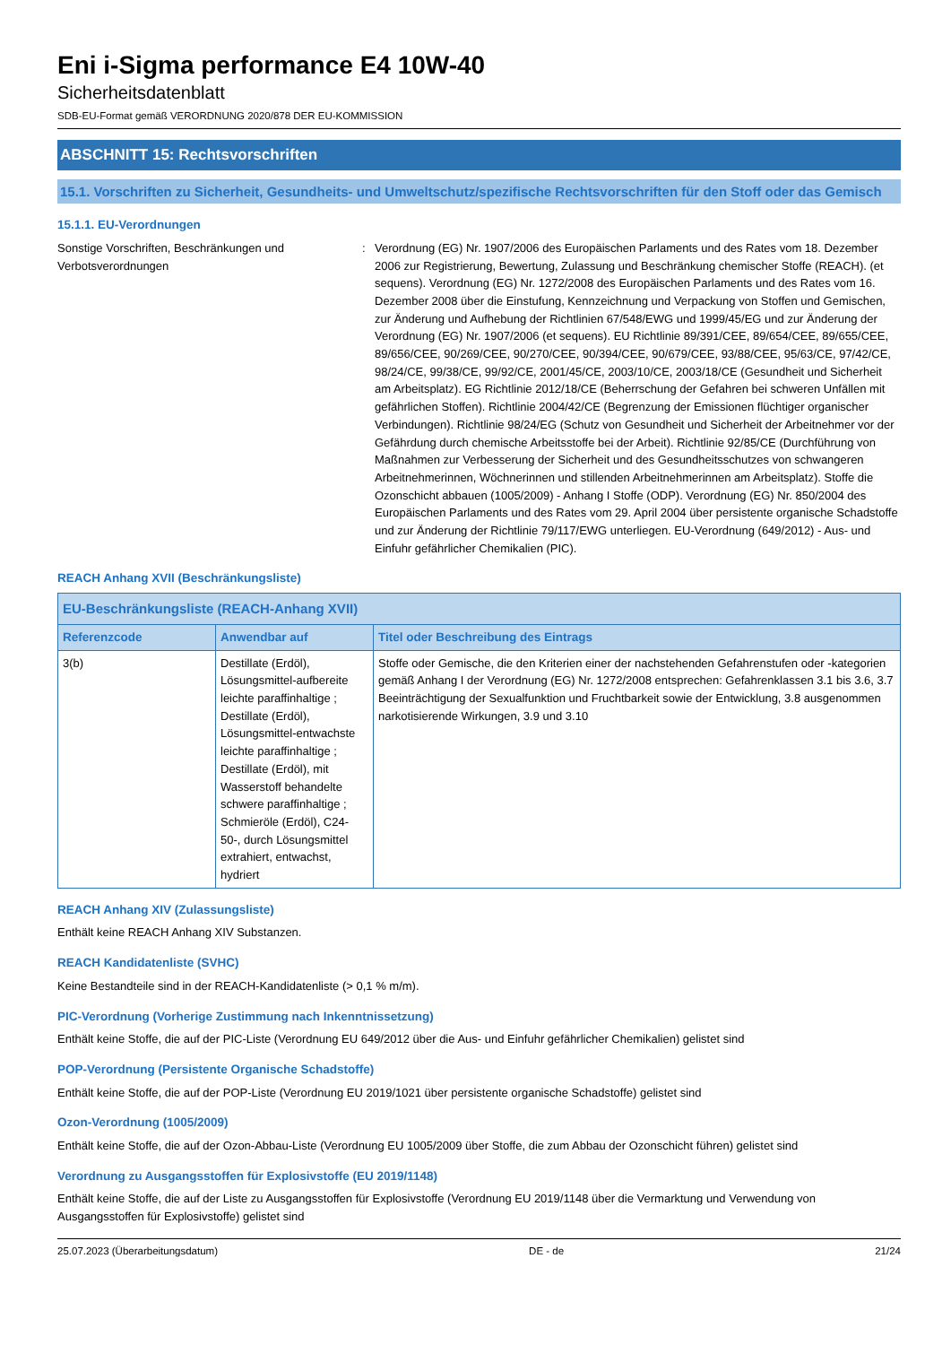Eni i-Sigma performance E4 10W-40
Sicherheitsdatenblatt
SDB-EU-Format gemäß VERORDNUNG 2020/878 DER EU-KOMMISSION
ABSCHNITT 15: Rechtsvorschriften
15.1. Vorschriften zu Sicherheit, Gesundheits- und Umweltschutz/spezifische Rechtsvorschriften für den Stoff oder das Gemisch
15.1.1. EU-Verordnungen
Sonstige Vorschriften, Beschränkungen und Verbotsverordnungen
: Verordnung (EG) Nr. 1907/2006 des Europäischen Parlaments und des Rates vom 18. Dezember 2006 zur Registrierung, Bewertung, Zulassung und Beschränkung chemischer Stoffe (REACH). (et sequens). Verordnung (EG) Nr. 1272/2008 des Europäischen Parlaments und des Rates vom 16. Dezember 2008 über die Einstufung, Kennzeichnung und Verpackung von Stoffen und Gemischen, zur Änderung und Aufhebung der Richtlinien 67/548/EWG und 1999/45/EG und zur Änderung der Verordnung (EG) Nr. 1907/2006 (et sequens). EU Richtlinie 89/391/CEE, 89/654/CEE, 89/655/CEE, 89/656/CEE, 90/269/CEE, 90/270/CEE, 90/394/CEE, 90/679/CEE, 93/88/CEE, 95/63/CE, 97/42/CE, 98/24/CE, 99/38/CE, 99/92/CE, 2001/45/CE, 2003/10/CE, 2003/18/CE (Gesundheit und Sicherheit am Arbeitsplatz). EG Richtlinie 2012/18/CE (Beherrschung der Gefahren bei schweren Unfällen mit gefährlichen Stoffen). Richtlinie 2004/42/CE (Begrenzung der Emissionen flüchtiger organischer Verbindungen). Richtlinie 98/24/EG (Schutz von Gesundheit und Sicherheit der Arbeitnehmer vor der Gefährdung durch chemische Arbeitsstoffe bei der Arbeit). Richtlinie 92/85/CE (Durchführung von Maßnahmen zur Verbesserung der Sicherheit und des Gesundheitsschutzes von schwangeren Arbeitnehmerinnen, Wöchnerinnen und stillenden Arbeitnehmerinnen am Arbeitsplatz). Stoffe die Ozonschicht abbauen (1005/2009) - Anhang I Stoffe (ODP). Verordnung (EG) Nr. 850/2004 des Europäischen Parlaments und des Rates vom 29. April 2004 über persistente organische Schadstoffe und zur Änderung der Richtlinie 79/117/EWG unterliegen. EU-Verordnung (649/2012) - Aus- und Einfuhr gefährlicher Chemikalien (PIC).
REACH Anhang XVII (Beschränkungsliste)
| EU-Beschränkungsliste (REACH-Anhang XVII) | | |
| --- | --- | --- |
| Referenzcode | Anwendbar auf | Titel oder Beschreibung des Eintrags |
| 3(b) | Destillate (Erdöl), Lösungsmittel-aufbereite leichte paraffinhaltige ; Destillate (Erdöl), Lösungsmittel-entwachste leichte paraffinhaltige ; Destillate (Erdöl), mit Wasserstoff behandelte schwere paraffinhaltige ; Schmieröle (Erdöl), C24-50-, durch Lösungsmittel extrahiert, entwachst, hydriert | Stoffe oder Gemische, die den Kriterien einer der nachstehenden Gefahrenstufen oder -kategorien gemäß Anhang I der Verordnung (EG) Nr. 1272/2008 entsprechen: Gefahrenklassen 3.1 bis 3.6, 3.7 Beeinträchtigung der Sexualfunktion und Fruchtbarkeit sowie der Entwicklung, 3.8 ausgenommen narkotisierende Wirkungen, 3.9 und 3.10 |
REACH Anhang XIV (Zulassungsliste)
Enthält keine REACH Anhang XIV Substanzen.
REACH Kandidatenliste (SVHC)
Keine Bestandteile sind in der REACH-Kandidatenliste (> 0,1 % m/m).
PIC-Verordnung (Vorherige Zustimmung nach Inkenntnissetzung)
Enthält keine Stoffe, die auf der PIC-Liste (Verordnung EU 649/2012 über die Aus- und Einfuhr gefährlicher Chemikalien) gelistet sind
POP-Verordnung (Persistente Organische Schadstoffe)
Enthält keine Stoffe, die auf der POP-Liste (Verordnung EU 2019/1021 über persistente organische Schadstoffe) gelistet sind
Ozon-Verordnung (1005/2009)
Enthält keine Stoffe, die auf der Ozon-Abbau-Liste (Verordnung EU 1005/2009 über Stoffe, die zum Abbau der Ozonschicht führen) gelistet sind
Verordnung zu Ausgangsstoffen für Explosivstoffe (EU 2019/1148)
Enthält keine Stoffe, die auf der Liste zu Ausgangsstoffen für Explosivstoffe (Verordnung EU 2019/1148 über die Vermarktung und Verwendung von Ausgangsstoffen für Explosivstoffe) gelistet sind
25.07.2023 (Überarbeitungsdatum) DE - de 21/24